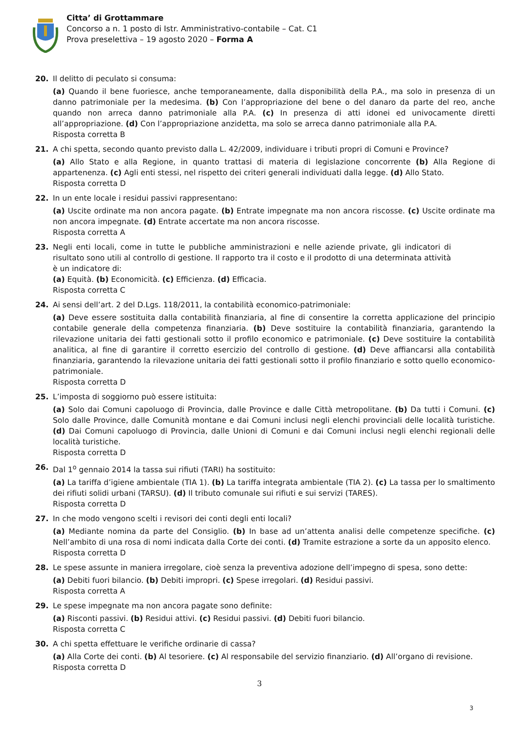Citta’ di Grottammare
Concorso a n. 1 posto di Istr. Amministrativo-contabile – Cat. C1
Prova preselettiva – 19 agosto 2020 – Forma A
20. Il delitto di peculato si consuma:
(a) Quando il bene fuoriesce, anche temporaneamente, dalla disponibilità della P.A., ma solo in presenza di un danno patrimoniale per la medesima. (b) Con l’appropriazione del bene o del danaro da parte del reo, anche quando non arreca danno patrimoniale alla P.A. (c) In presenza di atti idonei ed univocamente diretti all’appropriazione. (d) Con l’appropriazione anzidetta, ma solo se arreca danno patrimoniale alla P.A.
Risposta corretta B
21. A chi spetta, secondo quanto previsto dalla L. 42/2009, individuare i tributi propri di Comuni e Province?
(a) Allo Stato e alla Regione, in quanto trattasi di materia di legislazione concorrente (b) Alla Regione di appartenenza. (c) Agli enti stessi, nel rispetto dei criteri generali individuati dalla legge. (d) Allo Stato.
Risposta corretta D
22. In un ente locale i residui passivi rappresentano:
(a) Uscite ordinate ma non ancora pagate. (b) Entrate impegnate ma non ancora riscosse. (c) Uscite ordinate ma non ancora impegnate. (d) Entrate accertate ma non ancora riscosse.
Risposta corretta A
23. Negli enti locali, come in tutte le pubbliche amministrazioni e nelle aziende private, gli indicatori di risultato sono utili al controllo di gestione. Il rapporto tra il costo e il prodotto di una determinata attività è un indicatore di:
(a) Equità. (b) Economicità. (c) Efficienza. (d) Efficacia.
Risposta corretta C
24. Ai sensi dell’art. 2 del D.Lgs. 118/2011, la contabilità economico-patrimoniale:
(a) Deve essere sostituita dalla contabilità finanziaria, al fine di consentire la corretta applicazione del principio contabile generale della competenza finanziaria. (b) Deve sostituire la contabilità finanziaria, garantendo la rilevazione unitaria dei fatti gestionali sotto il profilo economico e patrimoniale. (c) Deve sostituire la contabilità analitica, al fine di garantire il corretto esercizio del controllo di gestione. (d) Deve affiancarsi alla contabilità finanziaria, garantendo la rilevazione unitaria dei fatti gestionali sotto il profilo finanziario e sotto quello economico-patrimoniale.
Risposta corretta D
25. L’imposta di soggiorno può essere istituita:
(a) Solo dai Comuni capoluogo di Provincia, dalle Province e dalle Città metropolitane. (b) Da tutti i Comuni. (c) Solo dalle Province, dalle Comunità montane e dai Comuni inclusi negli elenchi provinciali delle località turistiche. (d) Dai Comuni capoluogo di Provincia, dalle Unioni di Comuni e dai Comuni inclusi negli elenchi regionali delle località turistiche.
Risposta corretta D
26. Dal 1<sup>o</sup> gennaio 2014 la tassa sui rifiuti (TARI) ha sostituito:
(a) La tariffa d’igiene ambientale (TIA 1). (b) La tariffa integrata ambientale (TIA 2). (c) La tassa per lo smaltimento dei rifiuti solidi urbani (TARSU). (d) Il tributo comunale sui rifiuti e sui servizi (TARES).
Risposta corretta D
27. In che modo vengono scelti i revisori dei conti degli enti locali?
(a) Mediante nomina da parte del Consiglio. (b) In base ad un’attenta analisi delle competenze specifiche. (c) Nell’ambito di una rosa di nomi indicata dalla Corte dei conti. (d) Tramite estrazione a sorte da un apposito elenco.
Risposta corretta D
28. Le spese assunte in maniera irregolare, cioè senza la preventiva adozione dell’impegno di spesa, sono dette:
(a) Debiti fuori bilancio. (b) Debiti impropri. (c) Spese irregolari. (d) Residui passivi.
Risposta corretta A
29. Le spese impegnate ma non ancora pagate sono definite:
(a) Risconti passivi. (b) Residui attivi. (c) Residui passivi. (d) Debiti fuori bilancio.
Risposta corretta C
30. A chi spetta effettuare le verifiche ordinarie di cassa?
(a) Alla Corte dei conti. (b) Al tesoriere. (c) Al responsabile del servizio finanziario. (d) All’organo di revisione.
Risposta corretta D
3
3